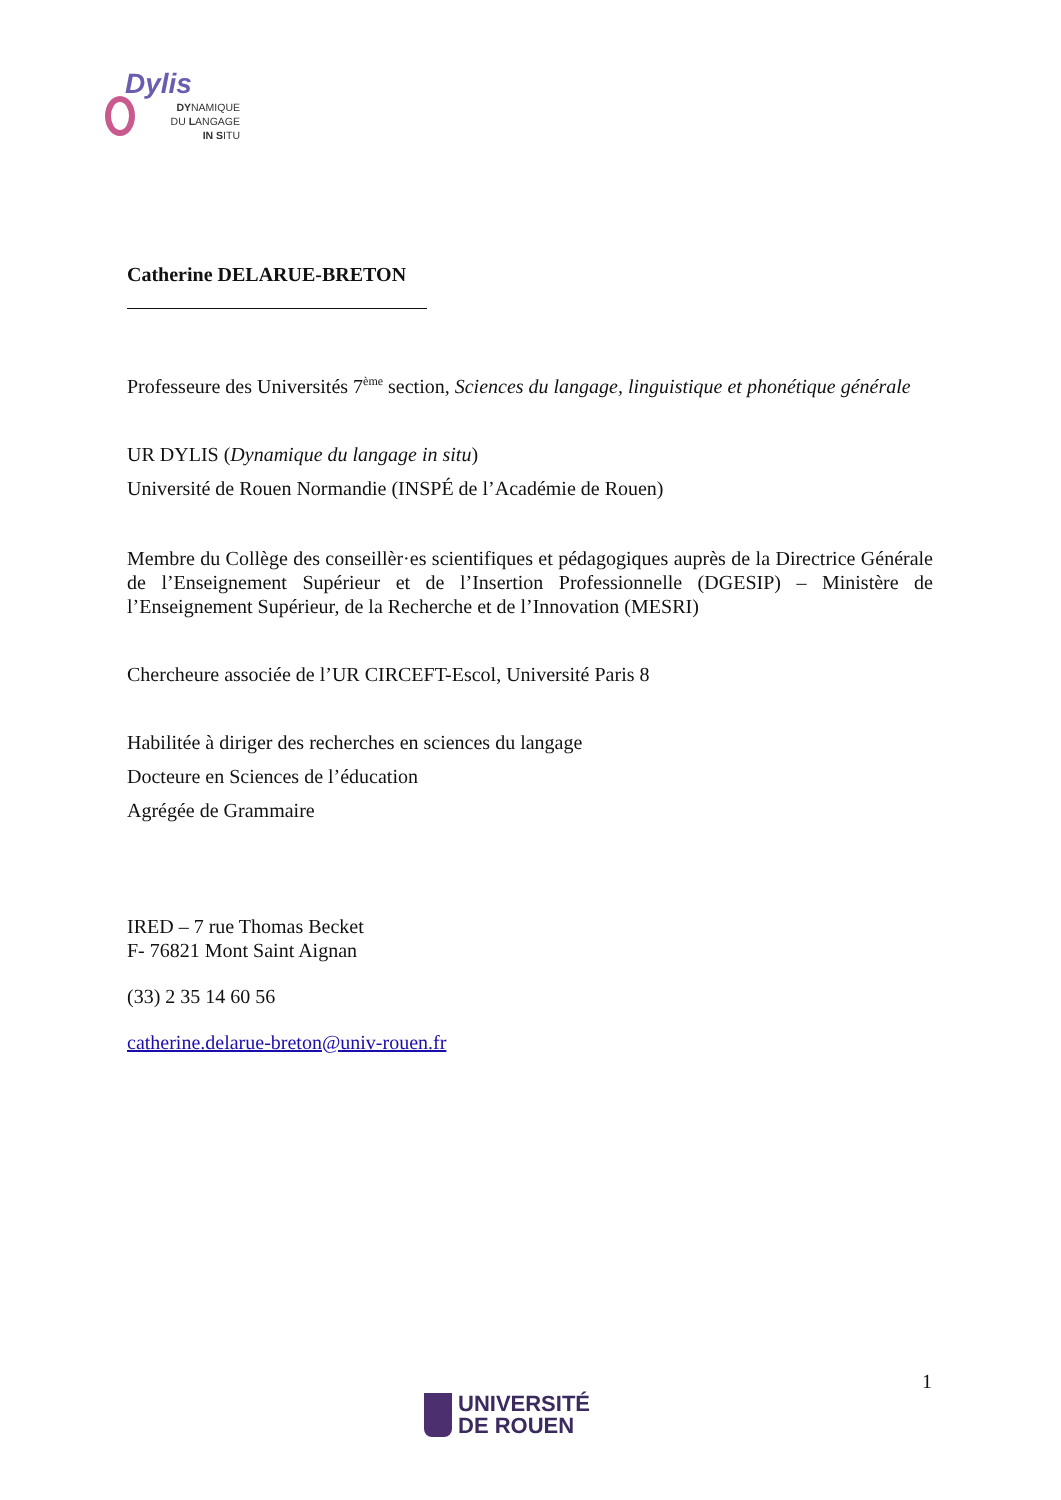Dylis
DYNAMIQUE
DU LANGAGE
IN SITU
Catherine DELARUE-BRETON
Professeure des Universités 7<sup>ème</sup> section, Sciences du langage, linguistique et phonétique générale
UR DYLIS (Dynamique du langage in situ)
Université de Rouen Normandie (INSPÉ de l’Académie de Rouen)
Membre du Collège des conseillèr·es scientifiques et pédagogiques auprès de la Directrice Générale de l’Enseignement Supérieur et de l’Insertion Professionnelle (DGESIP) – Ministère de l’Enseignement Supérieur, de la Recherche et de l’Innovation (MESRI)
Chercheure associée de l’UR CIRCEFT-Escol, Université Paris 8
Habilitée à diriger des recherches en sciences du langage
Docteure en Sciences de l’éducation
Agrégée de Grammaire
IRED – 7 rue Thomas Becket
F- 76821 Mont Saint Aignan
(33) 2 35 14 60 56
catherine.delarue-breton@univ-rouen.fr
1
UNIVERSITÉ
DE ROUEN